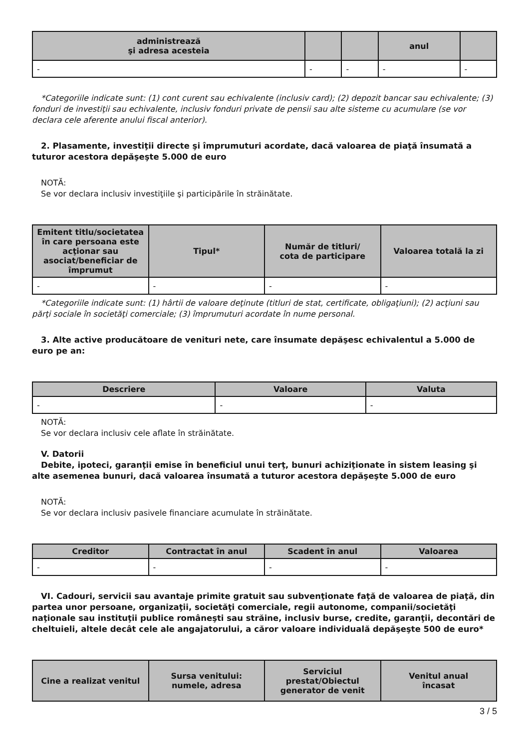| administrează şi adresa acesteia | | | anul | |
| --- | --- | --- | --- | --- |
| - | - | - | - | - |
*Categoriile indicate sunt: (1) cont curent sau echivalente (inclusiv card); (2) depozit bancar sau echivalente; (3) fonduri de investiţii sau echivalente, inclusiv fonduri private de pensii sau alte sisteme cu acumulare (se vor declara cele aferente anului fiscal anterior).
2. Plasamente, investiţii directe şi împrumuturi acordate, dacă valoarea de piaţă însumată a tuturor acestora depăşeşte 5.000 de euro
NOTĂ:
Se vor declara inclusiv investiţiile şi participările în străinătate.
| Emitent titlu/societatea în care persoana este acţionar sau asociat/beneficiar de împrumut | Tipul* | Număr de titluri/ cota de participare | Valoarea totală la zi |
| --- | --- | --- | --- |
| - | - | - | - |
*Categoriile indicate sunt: (1) hârtii de valoare deţinute (titluri de stat, certificate, obligaţiuni); (2) acţiuni sau părţi sociale în societăţi comerciale; (3) împrumuturi acordate în nume personal.
3. Alte active producătoare de venituri nete, care însumate depăşesc echivalentul a 5.000 de euro pe an:
| Descriere | Valoare | Valuta |
| --- | --- | --- |
| - | - | - |
NOTĂ:
Se vor declara inclusiv cele aflate în străinătate.
V. Datorii
Debite, ipoteci, garanţii emise în beneficiul unui terţ, bunuri achiziţionate în sistem leasing şi alte asemenea bunuri, dacă valoarea însumată a tuturor acestora depăşeşte 5.000 de euro
NOTĂ:
Se vor declara inclusiv pasivele financiare acumulate în străinătate.
| Creditor | Contractat în anul | Scadent în anul | Valoarea |
| --- | --- | --- | --- |
| - | - | - | - |
VI. Cadouri, servicii sau avantaje primite gratuit sau subvenţionate faţă de valoarea de piaţă, din partea unor persoane, organizaţii, societăţi comerciale, regii autonome, companii/societăţi naţionale sau instituţii publice româneşti sau străine, inclusiv burse, credite, garanţii, decontări de cheltuieli, altele decât cele ale angajatorului, a căror valoare individuală depăşeşte 500 de euro*
| Cine a realizat venitul | Sursa venitului: numele, adresa | Serviciul prestat/Obiectul generator de venit | Venitul anual încasat |
| --- | --- | --- | --- |
3 / 5